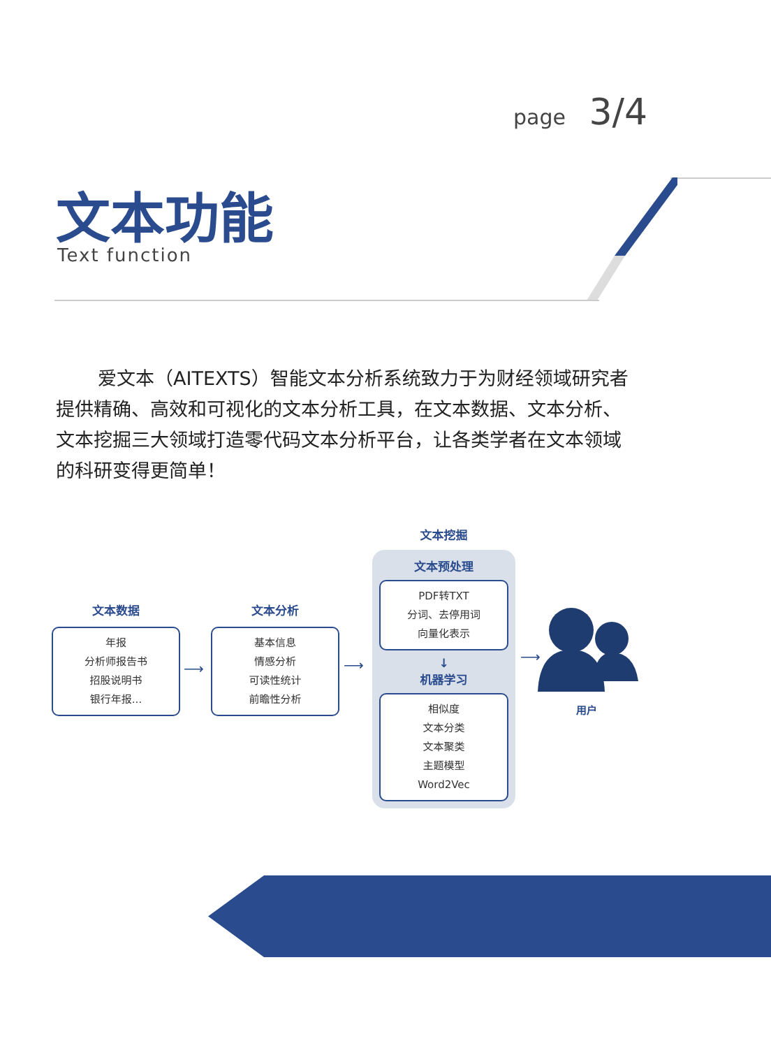page 3/4
文本功能
Text function
爱文本（AITEXTS）智能文本分析系统致力于为财经领域研究者提供精确、高效和可视化的文本分析工具，在文本数据、文本分析、文本挖掘三大领域打造零代码文本分析平台，让各类学者在文本领域的科研变得更简单！
文本数据
年报
分析师报告书
招股说明书
银行年报...
⟶
文本分析
基本信息
情感分析
可读性统计
前瞻性分析
⟶
文本挖掘
文本预处理
PDF转TXT
分词、去停用词
向量化表示
↓
机器学习
相似度
文本分类
文本聚类
主题模型
Word2Vec
⟶
用户